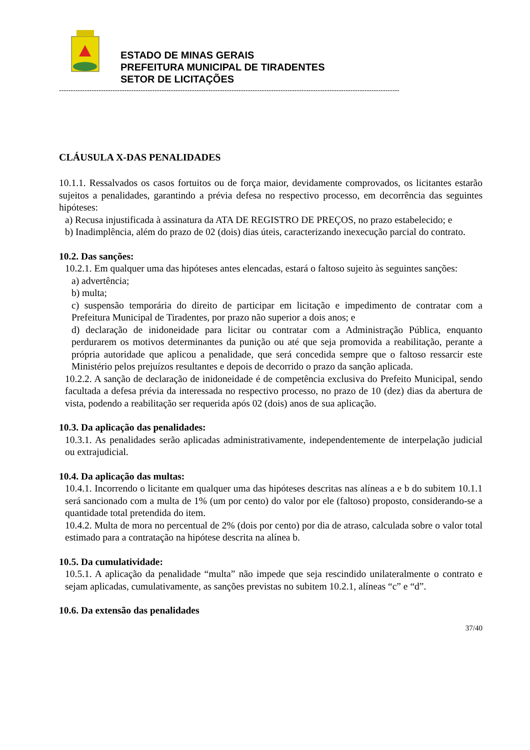ESTADO DE MINAS GERAIS
PREFEITURA MUNICIPAL DE TIRADENTES
SETOR DE LICITAÇÕES
--------------------------------------------------------------------------------------------------------------------------------------------------
CLÁUSULA X-DAS PENALIDADES
10.1.1. Ressalvados os casos fortuitos ou de força maior, devidamente comprovados, os licitantes estarão sujeitos a penalidades, garantindo a prévia defesa no respectivo processo, em decorrência das seguintes hipóteses:
a) Recusa injustificada à assinatura da ATA DE REGISTRO DE PREÇOS, no prazo estabelecido; e
b) Inadimplência, além do prazo de 02 (dois) dias úteis, caracterizando inexecução parcial do contrato.
10.2. Das sanções:
10.2.1. Em qualquer uma das hipóteses antes elencadas, estará o faltoso sujeito às seguintes sanções:
a) advertência;
b) multa;
c) suspensão temporária do direito de participar em licitação e impedimento de contratar com a Prefeitura Municipal de Tiradentes, por prazo não superior a dois anos; e
d) declaração de inidoneidade para licitar ou contratar com a Administração Pública, enquanto perdurarem os motivos determinantes da punição ou até que seja promovida a reabilitação, perante a própria autoridade que aplicou a penalidade, que será concedida sempre que o faltoso ressarcir este Ministério pelos prejuízos resultantes e depois de decorrido o prazo da sanção aplicada.
10.2.2. A sanção de declaração de inidoneidade é de competência exclusiva do Prefeito Municipal, sendo facultada a defesa prévia da interessada no respectivo processo, no prazo de 10 (dez) dias da abertura de vista, podendo a reabilitação ser requerida após 02 (dois) anos de sua aplicação.
10.3. Da aplicação das penalidades:
10.3.1. As penalidades serão aplicadas administrativamente, independentemente de interpelação judicial ou extrajudicial.
10.4. Da aplicação das multas:
10.4.1. Incorrendo o licitante em qualquer uma das hipóteses descritas nas alíneas a e b do subitem 10.1.1 será sancionado com a multa de 1% (um por cento) do valor por ele (faltoso) proposto, considerando-se a quantidade total pretendida do item.
10.4.2. Multa de mora no percentual de 2% (dois por cento) por dia de atraso, calculada sobre o valor total estimado para a contratação na hipótese descrita na alínea b.
10.5. Da cumulatividade:
10.5.1. A aplicação da penalidade “multa” não impede que seja rescindido unilateralmente o contrato e sejam aplicadas, cumulativamente, as sanções previstas no subitem 10.2.1, alíneas “c” e “d”.
10.6. Da extensão das penalidades
37/40